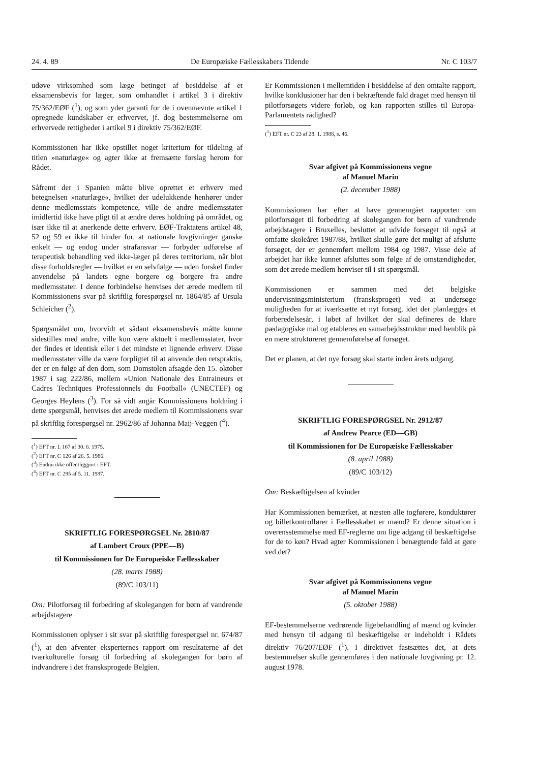24. 4. 89 De Europæiske Fællesskabers Tidende Nr. C 103/7
udøve virksomhed som læge betinget af besiddelse af et eksamensbevis for læger, som omhandlet i artikel 3 i direktiv 75/362/EØF (<sup>1</sup>), og som yder garanti for de i ovennævnte artikel 1 opregnede kundskaber er erhvervet, jf. dog bestemmelserne om erhvervede rettigheder i artikel 9 i direktiv 75/362/EØF.
Kommissionen har ikke opstillet noget kriterium for tildeling af titlen »naturlæge« og agter ikke at fremsætte forslag herom for Rådet.
Såfremt der i Spanien måtte blive oprettet et erhverv med betegnelsen »naturlæge«, hvilket der udelukkende henhører under denne medlemsstats kompetence, ville de andre medlemsstater imidlertid ikke have pligt til at ændre deres holdning på området, og især ikke til at anerkende dette erhverv. EØF-Traktatens artikel 48, 52 og 59 er ikke til hinder for, at nationale lovgivninger ganske enkelt — og endog under strafansvar — forbyder udførelse af terapeutisk behandling ved ikke-læger på deres territorium, når blot disse forholdsregler — hvilket er en selvfølge — uden forskel finder anvendelse på landets egne borgere og borgere fra andre medlemsstater. I denne forbindelse henvises det ærede medlem til Kommissionens svar på skriftlig forespørgsel nr. 1864/85 af Ursula Schleicher (<sup>2</sup>).
Spørgsmålet om, hvorvidt et sådant eksamensbevis måtte kunne sidestilles med andre, ville kun være aktuelt i medlemsstater, hvor der findes et identisk eller i det mindste et lignende erhverv. Disse medlemsstater ville da være forpligtet til at anvende den retspraktis, der er en følge af den dom, som Domstolen afsagde den 15. oktober 1987 i sag 222/86, mellem »Union Nationale des Entraineurs et Cadres Techniques Professionnels du Football« (UNECTEF) og Georges Heylens (<sup>3</sup>). For så vidt angår Kommissionens holdning i dette spørgsmål, henvises det ærede medlem til Kommissionens svar på skriftlig forespørgsel nr. 2962/86 af Johanna Maij-Veggen (<sup>4</sup>).
(<sup>1</sup>) EFT nr. L 167 af 30. 6. 1975.
(<sup>2</sup>) EFT nr. C 126 af 26. 5. 1986.
(<sup>3</sup>) Endnu ikke offentliggjort i EFT.
(<sup>4</sup>) EFT nr. C 295 af 5. 11. 1987.
SKRIFTLIG FORESPØRGSEL Nr. 2810/87
af Lambert Croux (PPE—B)
til Kommissionen for De Europæiske Fællesskaber
(28. marts 1988)
(89/C 103/11)
Om: Pilotforsøg til forbedring af skolegangen for børn af vandrende arbejdstagere
Kommissionen oplyser i sit svar på skriftlig forespørgsel nr. 674/87 (<sup>1</sup>), at den afventer eksperternes rapport om resultaterne af det tværkulturelle forsøg til forbedring af skolegangen for børn af indvandrere i det fransksprogede Belgien.
Er Kommissionen i mellemtiden i besiddelse af den omtalte rapport, hvilke konklusioner har den i bekræftende fald draget med hensyn til pilotforsøgets videre forløb, og kan rapporten stilles til Europa-Parlamentets rådighed?
(<sup>1</sup>) EFT nr. C 23 af 28. 1. 1988, s. 46.
Svar afgivet på Kommissionens vegne
af Manuel Marin
(2. december 1988)
Kommissionen har efter at have gennemgået rapporten om pilotforsøget til forbedring af skolegangen for børn af vandrende arbejdstagere i Bruxelles, besluttet at udvide forsøget til også at omfatte skoleåret 1987/88, hvilket skulle gøre det muligt af afslutte forsøget, der er gennemført mellem 1984 og 1987. Visse dele af arbejdet har ikke kunnet afsluttes som følge af de omstændigheder, som det ærede medlem henviser til i sit spørgsmål.
Kommissionen er sammen med det belgiske undervisningsministerium (fransksproget) ved at undersøge muligheden for at iværksætte et nyt forsøg, idet der planlægges et forberedelsesår, i løbet af hvilket der skal defineres de klare pædagogiske mål og etableres en samarbejdsstruktur med henblik på en mere struktureret gennemførelse af forsøget.
Det er planen, at det nye forsøg skal starte inden årets udgang.
SKRIFTLIG FORESPØRGSEL Nr. 2912/87
af Andrew Pearce (ED—GB)
til Kommissionen for De Europæiske Fællesskaber
(8. april 1988)
(89/C 103/12)
Om: Beskæftigelsen af kvinder
Har Kommissionen bemærket, at næsten alle togførere, konduktører og billetkontrollører i Fællesskabet er mænd? Er denne situation i overensstemmelse med EF-reglerne om lige adgang til beskæftigelse for de to køn? Hvad agter Kommissionen i benægtende fald at gøre ved det?
Svar afgivet på Kommissionens vegne
af Manuel Marin
(5. oktober 1988)
EF-bestemmelserne vedrørende ligebehandling af mænd og kvinder med hensyn til adgang til beskæftigelse er indeholdt i Rådets direktiv 76/207/EØF (<sup>1</sup>). I direktivet fastsættes det, at dets bestemmelser skulle gennemføres i den nationale lovgivning pr. 12. august 1978.